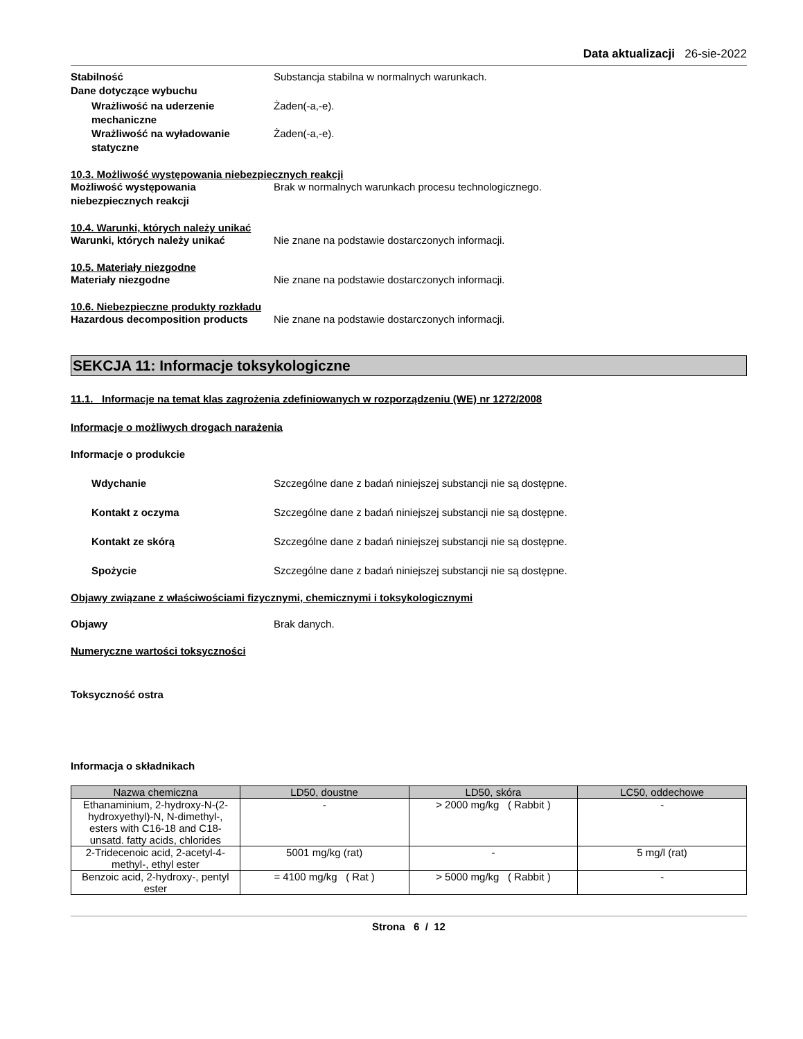Data aktualizacji 26-sie-2022
Stabilność Substancja stabilna w normalnych warunkach.
Dane dotyczące wybuchu
Wrażliwość na uderzenie mechaniczne
Żaden(-a,-e).
Wrażliwość na wyładowanie statyczne
Żaden(-a,-e).
10.3. Możliwość występowania niebezpiecznych reakcji
Możliwość występowania niebezpiecznych reakcji
Brak w normalnych warunkach procesu technologicznego.
10.4. Warunki, których należy unikać
Warunki, których należy unikać Nie znane na podstawie dostarczonych informacji.
10.5. Materiały niezgodne
Materiały niezgodne Nie znane na podstawie dostarczonych informacji.
10.6. Niebezpieczne produkty rozkładu
Hazardous decomposition products Nie znane na podstawie dostarczonych informacji.
SEKCJA 11: Informacje toksykologiczne
11.1. Informacje na temat klas zagrożenia zdefiniowanych w rozporządzeniu (WE) nr 1272/2008
Informacje o możliwych drogach narażenia
Informacje o produkcie
Wdychanie Szczególne dane z badań niniejszej substancji nie są dostępne.
Kontakt z oczyma Szczególne dane z badań niniejszej substancji nie są dostępne.
Kontakt ze skórą Szczególne dane z badań niniejszej substancji nie są dostępne.
Spożycie Szczególne dane z badań niniejszej substancji nie są dostępne.
Objawy związane z właściwościami fizycznymi, chemicznymi i toksykologicznymi
Objawy Brak danych.
Numeryczne wartości toksyczności
Toksyczność ostra
Informacja o składnikach
| Nazwa chemiczna | LD50, doustne | LD50, skóra | LC50, oddechowe |
| --- | --- | --- | --- |
| Ethanaminium, 2-hydroxy-N-(2-hydroxyethyl)-N, N-dimethyl-, esters with C16-18 and C18-unsatd. fatty acids, chlorides | - | > 2000 mg/kg ( Rabbit ) | - |
| 2-Tridecenoic acid, 2-acetyl-4-methyl-, ethyl ester | 5001 mg/kg (rat) | - | 5 mg/l (rat) |
| Benzoic acid, 2-hydroxy-, pentyl ester | = 4100 mg/kg ( Rat ) | > 5000 mg/kg ( Rabbit ) | - |
Strona 6 / 12